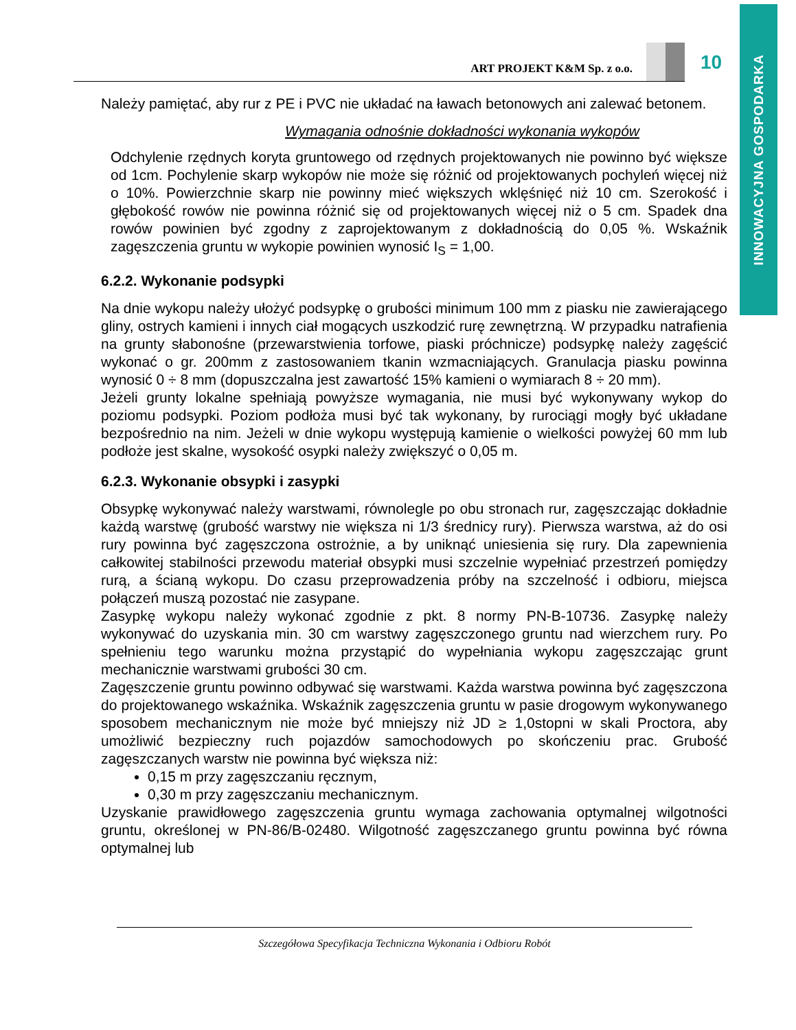INNOWACYJNA GOSPODARKA
ART PROJEKT K&M Sp. z o.o.
10
Należy pamiętać, aby rur z PE i PVC nie układać na ławach betonowych ani zalewać betonem.
Wymagania odnośnie dokładności wykonania wykopów
Odchylenie rzędnych koryta gruntowego od rzędnych projektowanych nie powinno być większe od 1cm. Pochylenie skarp wykopów nie może się różnić od projektowanych pochyleń więcej niż o 10%. Powierzchnie skarp nie powinny mieć większych wklęśnięć niż 10 cm. Szerokość i głębokość rowów nie powinna różnić się od projektowanych więcej niż o 5 cm. Spadek dna rowów powinien być zgodny z zaprojektowanym z dokładnością do 0,05 %. Wskaźnik zagęszczenia gruntu w wykopie powinien wynosić I<sub>S</sub> = 1,00.
6.2.2. Wykonanie podsypki
Na dnie wykopu należy ułożyć podsypkę o grubości minimum 100 mm z piasku nie zawierającego gliny, ostrych kamieni i innych ciał mogących uszkodzić rurę zewnętrzną. W przypadku natrafienia na grunty słabonośne (przewarstwienia torfowe, piaski próchnicze) podsypkę należy zagęścić wykonać o gr. 200mm z zastosowaniem tkanin wzmacniających. Granulacja piasku powinna wynosić 0 ÷ 8 mm (dopuszczalna jest zawartość 15% kamieni o wymiarach 8 ÷ 20 mm).
Jeżeli grunty lokalne spełniają powyższe wymagania, nie musi być wykonywany wykop do poziomu podsypki. Poziom podłoża musi być tak wykonany, by rurociągi mogły być układane bezpośrednio na nim. Jeżeli w dnie wykopu występują kamienie o wielkości powyżej 60 mm lub podłoże jest skalne, wysokość osypki należy zwiększyć o 0,05 m.
6.2.3. Wykonanie obsypki i zasypki
Obsypkę wykonywać należy warstwami, równolegle po obu stronach rur, zagęszczając dokładnie każdą warstwę (grubość warstwy nie większa ni 1/3 średnicy rury). Pierwsza warstwa, aż do osi rury powinna być zagęszczona ostrożnie, a by uniknąć uniesienia się rury. Dla zapewnienia całkowitej stabilności przewodu materiał obsypki musi szczelnie wypełniać przestrzeń pomiędzy rurą, a ścianą wykopu. Do czasu przeprowadzenia próby na szczelność i odbioru, miejsca połączeń muszą pozostać nie zasypane.
Zasypkę wykopu należy wykonać zgodnie z pkt. 8 normy PN-B-10736. Zasypkę należy wykonywać do uzyskania min. 30 cm warstwy zagęszczonego gruntu nad wierzchem rury. Po spełnieniu tego warunku można przystąpić do wypełniania wykopu zagęszczając grunt mechanicznie warstwami grubości 30 cm.
Zagęszczenie gruntu powinno odbywać się warstwami. Każda warstwa powinna być zagęszczona do projektowanego wskaźnika. Wskaźnik zagęszczenia gruntu w pasie drogowym wykonywanego sposobem mechanicznym nie może być mniejszy niż JD ≥ 1,0stopni w skali Proctora, aby umożliwić bezpieczny ruch pojazdów samochodowych po skończeniu prac. Grubość zagęszczanych warstw nie powinna być większa niż:
0,15 m przy zagęszczaniu ręcznym,
0,30 m przy zagęszczaniu mechanicznym.
Uzyskanie prawidłowego zagęszczenia gruntu wymaga zachowania optymalnej wilgotności gruntu, określonej w PN-86/B-02480. Wilgotność zagęszczanego gruntu powinna być równa optymalnej lub
Szczegółowa Specyfikacja Techniczna Wykonania i Odbioru Robót